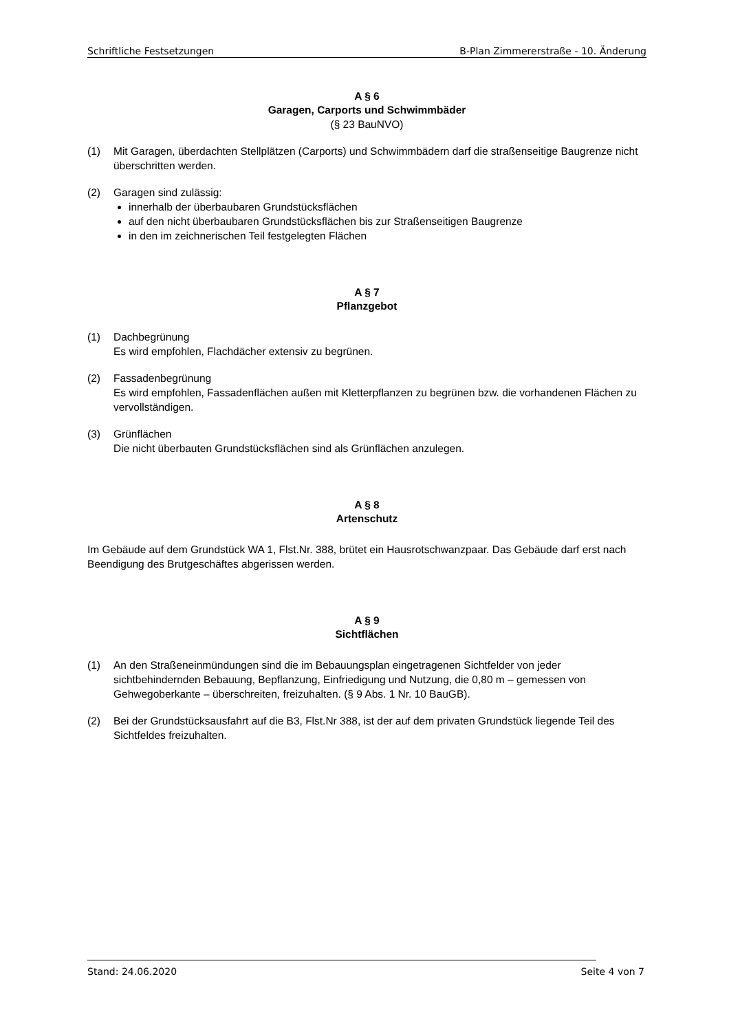Schriftliche Festsetzungen B-Plan Zimmererstraße - 10. Änderung
A § 6
Garagen, Carports und Schwimmbäder
(§ 23 BauNVO)
(1) Mit Garagen, überdachten Stellplätzen (Carports) und Schwimmbädern darf die straßenseitige Baugrenze nicht überschritten werden.
(2) Garagen sind zulässig:
innerhalb der überbaubaren Grundstücksflächen
auf den nicht überbaubaren Grundstücksflächen bis zur Straßenseitigen Baugrenze
in den im zeichnerischen Teil festgelegten Flächen
A § 7
Pflanzgebot
(1) Dachbegrünung
Es wird empfohlen, Flachdächer extensiv zu begrünen.
(2) Fassadenbegrünung
Es wird empfohlen, Fassadenflächen außen mit Kletterpflanzen zu begrünen bzw. die vorhandenen Flächen zu vervollständigen.
(3) Grünflächen
Die nicht überbauten Grundstücksflächen sind als Grünflächen anzulegen.
A § 8
Artenschutz
Im Gebäude auf dem Grundstück WA 1, Flst.Nr. 388, brütet ein Hausrotschwanzpaar. Das Gebäude darf erst nach Beendigung des Brutgeschäftes abgerissen werden.
A § 9
Sichtflächen
(1) An den Straßeneinmündungen sind die im Bebauungsplan eingetragenen Sichtfelder von jeder sichtbehindernden Bebauung, Bepflanzung, Einfriedigung und Nutzung, die 0,80 m – gemessen von Gehwegoberkante – überschreiten, freizuhalten. (§ 9 Abs. 1 Nr. 10 BauGB).
(2) Bei der Grundstücksausfahrt auf die B3, Flst.Nr 388, ist der auf dem privaten Grundstück liegende Teil des Sichtfeldes freizuhalten.
Stand: 24.06.2020 Seite 4 von 7